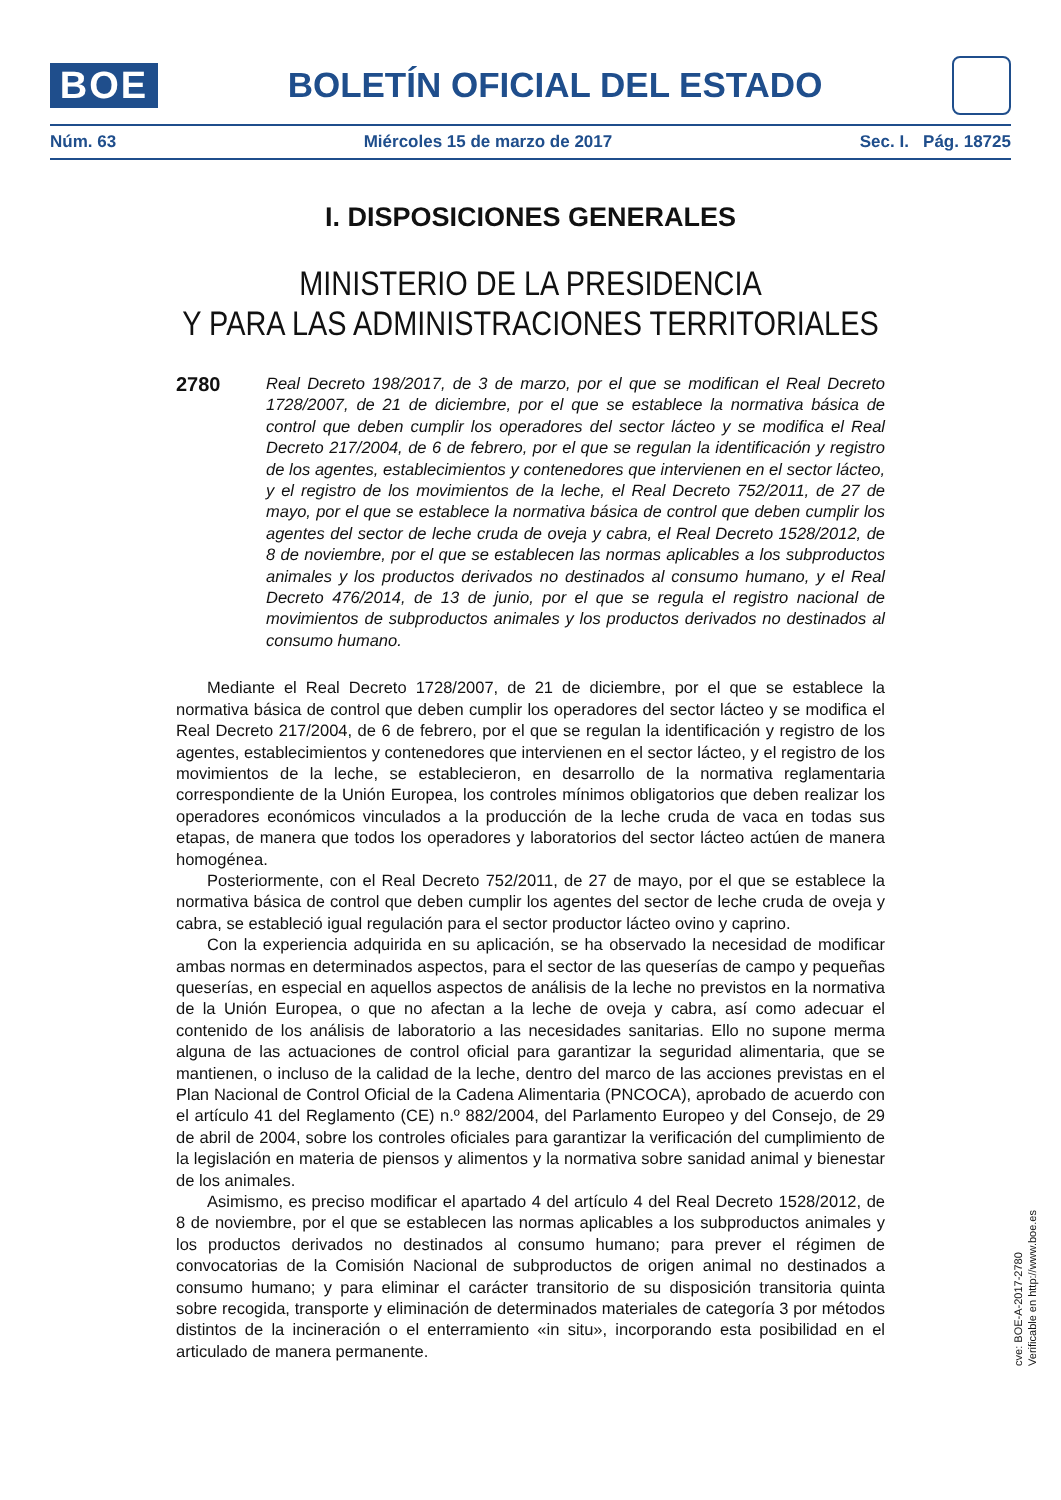BOE
BOLETÍN OFICIAL DEL ESTADO
Núm. 63 Miércoles 15 de marzo de 2017 Sec. I. Pág. 18725
I. DISPOSICIONES GENERALES
MINISTERIO DE LA PRESIDENCIA
Y PARA LAS ADMINISTRACIONES TERRITORIALES
2780
Real Decreto 198/2017, de 3 de marzo, por el que se modifican el Real Decreto 1728/2007, de 21 de diciembre, por el que se establece la normativa básica de control que deben cumplir los operadores del sector lácteo y se modifica el Real Decreto 217/2004, de 6 de febrero, por el que se regulan la identificación y registro de los agentes, establecimientos y contenedores que intervienen en el sector lácteo, y el registro de los movimientos de la leche, el Real Decreto 752/2011, de 27 de mayo, por el que se establece la normativa básica de control que deben cumplir los agentes del sector de leche cruda de oveja y cabra, el Real Decreto 1528/2012, de 8 de noviembre, por el que se establecen las normas aplicables a los subproductos animales y los productos derivados no destinados al consumo humano, y el Real Decreto 476/2014, de 13 de junio, por el que se regula el registro nacional de movimientos de subproductos animales y los productos derivados no destinados al consumo humano.
Mediante el Real Decreto 1728/2007, de 21 de diciembre, por el que se establece la normativa básica de control que deben cumplir los operadores del sector lácteo y se modifica el Real Decreto 217/2004, de 6 de febrero, por el que se regulan la identificación y registro de los agentes, establecimientos y contenedores que intervienen en el sector lácteo, y el registro de los movimientos de la leche, se establecieron, en desarrollo de la normativa reglamentaria correspondiente de la Unión Europea, los controles mínimos obligatorios que deben realizar los operadores económicos vinculados a la producción de la leche cruda de vaca en todas sus etapas, de manera que todos los operadores y laboratorios del sector lácteo actúen de manera homogénea.
Posteriormente, con el Real Decreto 752/2011, de 27 de mayo, por el que se establece la normativa básica de control que deben cumplir los agentes del sector de leche cruda de oveja y cabra, se estableció igual regulación para el sector productor lácteo ovino y caprino.
Con la experiencia adquirida en su aplicación, se ha observado la necesidad de modificar ambas normas en determinados aspectos, para el sector de las queserías de campo y pequeñas queserías, en especial en aquellos aspectos de análisis de la leche no previstos en la normativa de la Unión Europea, o que no afectan a la leche de oveja y cabra, así como adecuar el contenido de los análisis de laboratorio a las necesidades sanitarias. Ello no supone merma alguna de las actuaciones de control oficial para garantizar la seguridad alimentaria, que se mantienen, o incluso de la calidad de la leche, dentro del marco de las acciones previstas en el Plan Nacional de Control Oficial de la Cadena Alimentaria (PNCOCA), aprobado de acuerdo con el artículo 41 del Reglamento (CE) n.º 882/2004, del Parlamento Europeo y del Consejo, de 29 de abril de 2004, sobre los controles oficiales para garantizar la verificación del cumplimiento de la legislación en materia de piensos y alimentos y la normativa sobre sanidad animal y bienestar de los animales.
Asimismo, es preciso modificar el apartado 4 del artículo 4 del Real Decreto 1528/2012, de 8 de noviembre, por el que se establecen las normas aplicables a los subproductos animales y los productos derivados no destinados al consumo humano; para prever el régimen de convocatorias de la Comisión Nacional de subproductos de origen animal no destinados a consumo humano; y para eliminar el carácter transitorio de su disposición transitoria quinta sobre recogida, transporte y eliminación de determinados materiales de categoría 3 por métodos distintos de la incineración o el enterramiento «in situ», incorporando esta posibilidad en el articulado de manera permanente.
cve: BOE-A-2017-2780
Verificable en http://www.boe.es